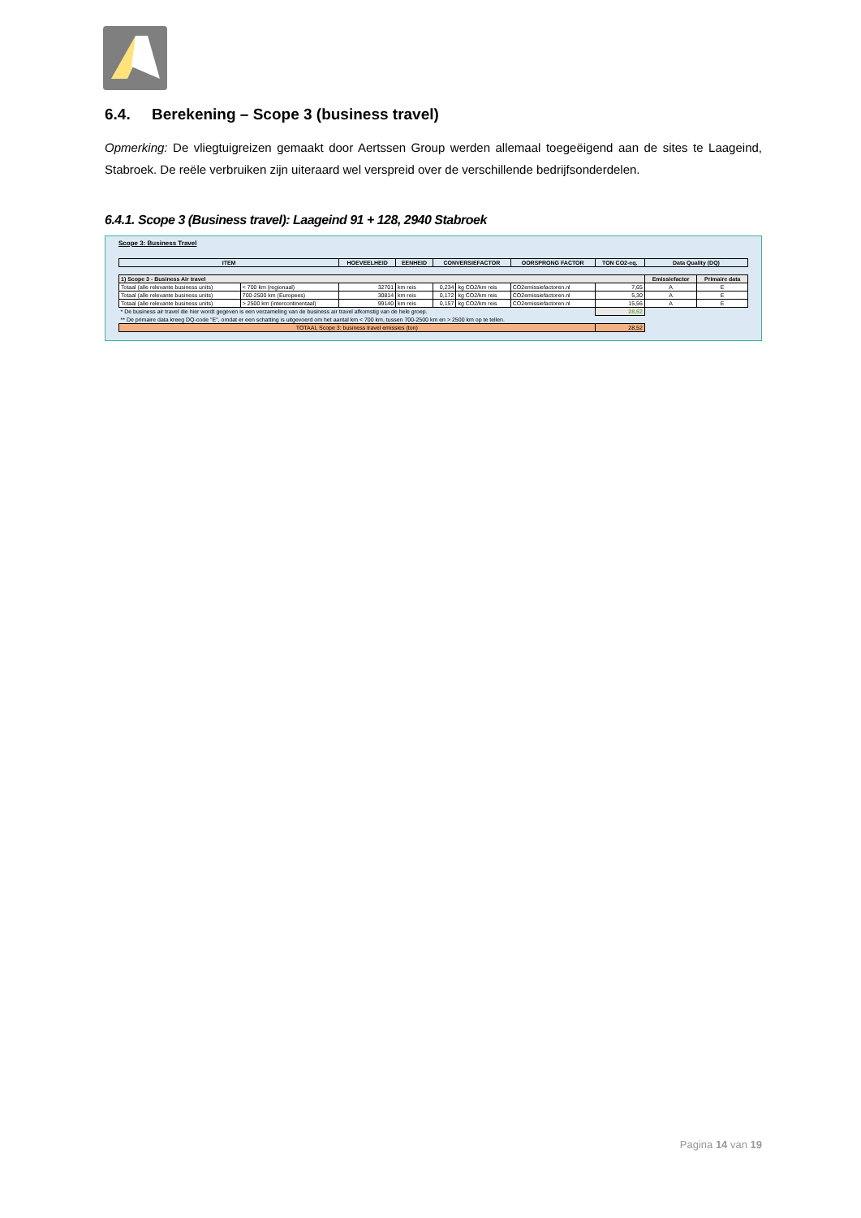6.4. Berekening – Scope 3 (business travel)
Opmerking: De vliegtuigreizen gemaakt door Aertssen Group werden allemaal toegeëigend aan de sites te Laageind, Stabroek. De reële verbruiken zijn uiteraard wel verspreid over de verschillende bedrijfsonderdelen.
6.4.1. Scope 3 (Business travel): Laageind 91 + 128, 2940 Stabroek
Scope 3: Business Travel
| ITEM | | HOEVEELHEID | EENHEID | CONVERSIEFACTOR | | OORSPRONG FACTOR | TON CO2-eq. | Data Quality (DQ) | |
| --- | --- | --- | --- | --- | --- | --- | --- | --- | --- |
| 1) Scope 3 - Business Air travel | | | | | | | | Emissiefactor | Primaire data |
| Totaal (alle relevante business units) | < 700 km (regionaal) | 32701 | km reis | 0,234 | kg CO2/km reis | CO2emissiefactoren.nl | 7,65 | A | E |
| Totaal (alle relevante business units) | 700-2500 km (Europees) | 30814 | km reis | 0,172 | kg CO2/km reis | CO2emissiefactoren.nl | 5,30 | A | E |
| Totaal (alle relevante business units) | > 2500 km (intercontinentaal) | 99140 | km reis | 0,157 | kg CO2/km reis | CO2emissiefactoren.nl | 15,56 | A | E |
| * De business air travel die hier wordt gegeven is een verzameling van de business air travel afkomstig van de hele groep. | | | | | | | 28,52 | | |
| ** De primaire data kreeg DQ-code "E", omdat er een schatting is uitgevoerd om het aantal km < 700 km, tussen 700-2500 km en > 2500 km op te tellen. | | | | | | | | | |
| TOTAAL Scope 3: business travel emissies (ton) | | | | | | | 28,52 | | |
Pagina 14 van 19